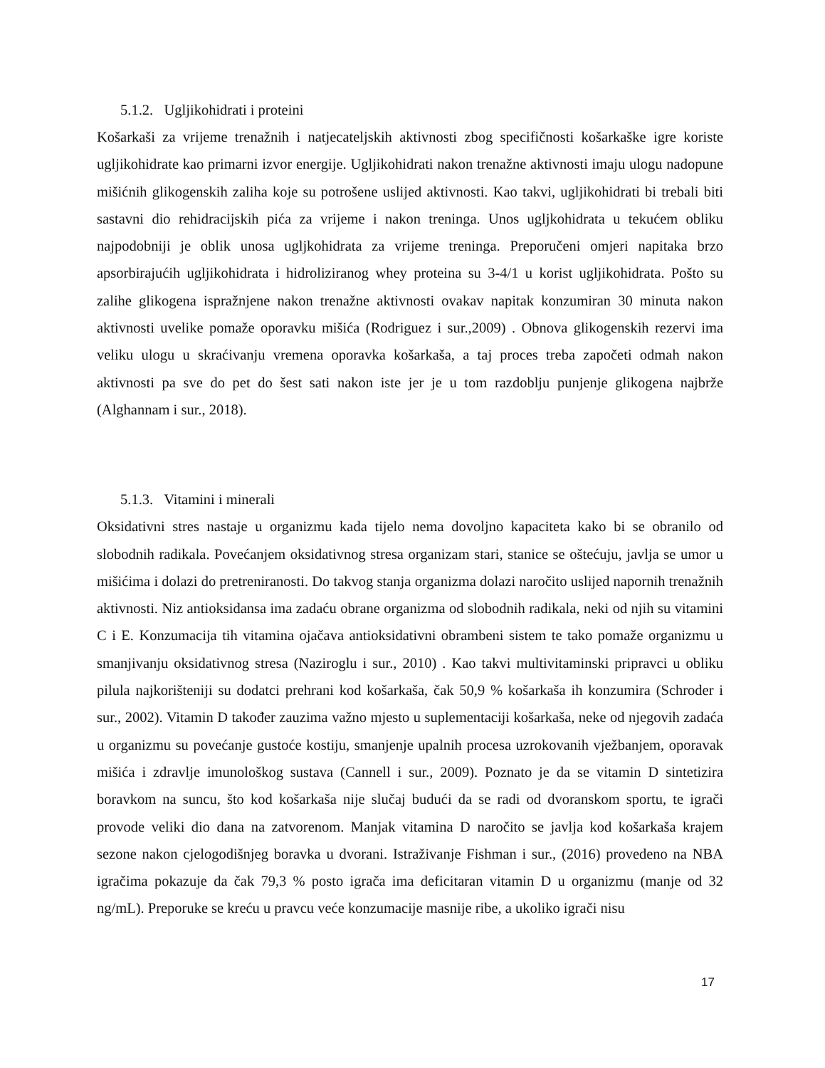5.1.2. Ugljikohidrati i proteini
Košarkaši za vrijeme trenažnih i natjecateljskih aktivnosti zbog specifičnosti košarkaške igre koriste ugljikohidrate kao primarni izvor energije. Ugljikohidrati nakon trenažne aktivnosti imaju ulogu nadopune mišićnih glikogenskih zaliha koje su potrošene uslijed aktivnosti. Kao takvi, ugljikohidrati bi trebali biti sastavni dio rehidracijskih pića za vrijeme i nakon treninga. Unos ugljkohidrata u tekućem obliku najpodobniji je oblik unosa ugljkohidrata za vrijeme treninga. Preporučeni omjeri napitaka brzo apsorbirajućih ugljikohidrata i hidroliziranog whey proteina su 3-4/1 u korist ugljikohidrata. Pošto su zalihe glikogena ispražnjene nakon trenažne aktivnosti ovakav napitak konzumiran 30 minuta nakon aktivnosti uvelike pomaže oporavku mišića (Rodriguez i sur.,2009) . Obnova glikogenskih rezervi ima veliku ulogu u skraćivanju vremena oporavka košarkaša, a taj proces treba započeti odmah nakon aktivnosti pa sve do pet do šest sati nakon iste jer je u tom razdoblju punjenje glikogena najbrže (Alghannam i sur., 2018).
5.1.3. Vitamini i minerali
Oksidativni stres nastaje u organizmu kada tijelo nema dovoljno kapaciteta kako bi se obranilo od slobodnih radikala. Povećanjem oksidativnog stresa organizam stari, stanice se oštećuju, javlja se umor u mišićima i dolazi do pretreniranosti. Do takvog stanja organizma dolazi naročito uslijed napornih trenažnih aktivnosti. Niz antioksidansa ima zadaću obrane organizma od slobodnih radikala, neki od njih su vitamini C i E. Konzumacija tih vitamina ojačava antioksidativni obrambeni sistem te tako pomaže organizmu u smanjivanju oksidativnog stresa (Naziroglu i sur., 2010) . Kao takvi multivitaminski pripravci u obliku pilula najkorišteniji su dodatci prehrani kod košarkaša, čak 50,9 % košarkaša ih konzumira (Schroder i sur., 2002). Vitamin D također zauzima važno mjesto u suplementaciji košarkaša, neke od njegovih zadaća u organizmu su povećanje gustoće kostiju, smanjenje upalnih procesa uzrokovanih vježbanjem, oporavak mišića i zdravlje imunološkog sustava (Cannell i sur., 2009). Poznato je da se vitamin D sintetizira boravkom na suncu, što kod košarkaša nije slučaj budući da se radi od dvoranskom sportu, te igrači provode veliki dio dana na zatvorenom. Manjak vitamina D naročito se javlja kod košarkaša krajem sezone nakon cjelogodišnjeg boravka u dvorani. Istraživanje Fishman i sur., (2016) provedeno na NBA igračima pokazuje da čak 79,3 % posto igrača ima deficitaran vitamin D u organizmu (manje od 32 ng/mL). Preporuke se kreću u pravcu veće konzumacije masnije ribe, a ukoliko igrači nisu
17